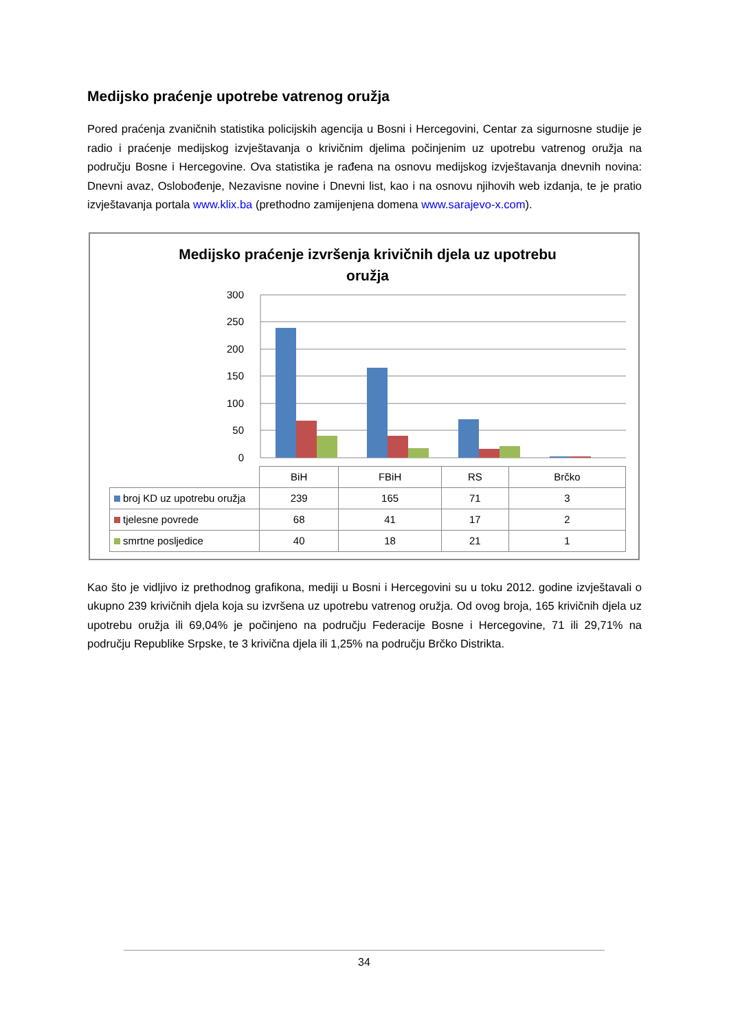Medijsko praćenje upotrebe vatrenog oružja
Pored praćenja zvaničnih statistika policijskih agencija u Bosni i Hercegovini, Centar za sigurnosne studije je radio i praćenje medijskog izvještavanja o krivičnim djelima počinjenim uz upotrebu vatrenog oružja na području Bosne i Hercegovine. Ova statistika je rađena na osnovu medijskog izvještavanja dnevnih novina: Dnevni avaz, Oslobođenje, Nezavisne novine i Dnevni list, kao i na osnovu njihovih web izdanja, te je pratio izvještavanja portala www.klix.ba (prethodno zamijenjena domena www.sarajevo-x.com).
Medijsko praćenje izvršenja krivičnih djela uz upotrebu
oružja
300
250
200
150
100
50
0
| | BiH | FBiH | RS | Brčko |
| broj KD uz upotrebu oružja | 239 | 165 | 71 | 3 |
| tjelesne povrede | 68 | 41 | 17 | 2 |
| smrtne posljedice | 40 | 18 | 21 | 1 |
Kao što je vidljivo iz prethodnog grafikona, mediji u Bosni i Hercegovini su u toku 2012. godine izvještavali o ukupno 239 krivičnih djela koja su izvršena uz upotrebu vatrenog oružja. Od ovog broja, 165 krivičnih djela uz upotrebu oružja ili 69,04% je počinjeno na području Federacije Bosne i Hercegovine, 71 ili 29,71% na području Republike Srpske, te 3 krivična djela ili 1,25% na području Brčko Distrikta.
34